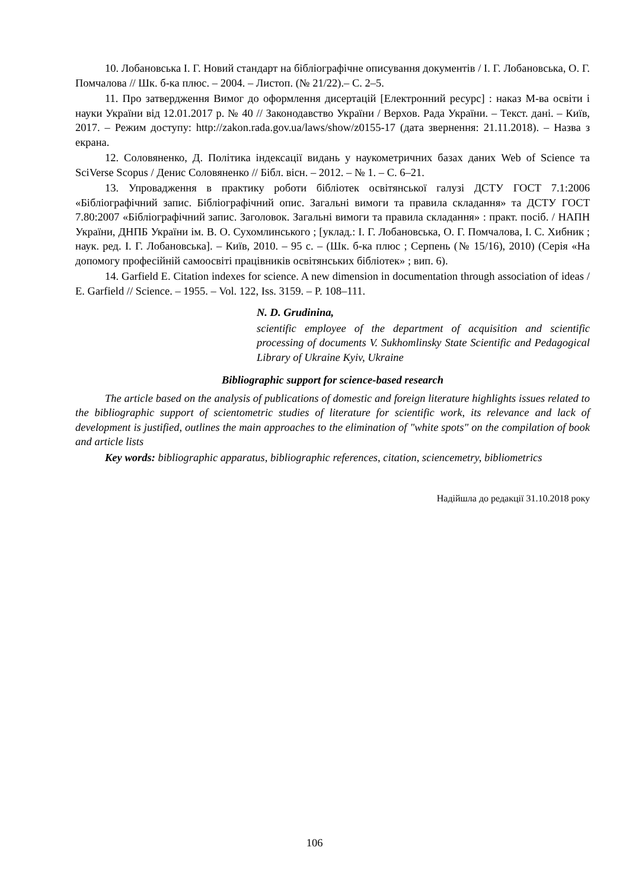10. Лобановська І. Г. Новий стандарт на бібліографічне описування документів / І. Г. Лобановська, О. Г. Помчалова // Шк. б-ка плюс. – 2004. – Листоп. (№ 21/22).– С. 2–5.
11. Про затвердження Вимог до оформлення дисертацій [Електронний ресурс] : наказ М-ва освіти і науки України від 12.01.2017 р. № 40 // Законодавство України / Верхов. Рада України. – Текст. дані. – Київ, 2017. – Режим доступу: http://zakon.rada.gov.ua/laws/show/z0155-17 (дата звернення: 21.11.2018). – Назва з екрана.
12. Соловяненко, Д. Політика індексації видань у наукометричних базах даних Web of Science та SciVerse Scopus / Денис Соловяненко // Бібл. вісн. – 2012. – № 1. – С. 6–21.
13. Упровадження в практику роботи бібліотек освітянської галузі ДСТУ ГОСТ 7.1:2006 «Бібліографічний запис. Бібліографічний опис. Загальні вимоги та правила складання» та ДСТУ ГОСТ 7.80:2007 «Бібліографічний запис. Заголовок. Загальні вимоги та правила складання» : практ. посіб. / НАПН України, ДНПБ України ім. В. О. Сухомлинського ; [уклад.: І. Г. Лобановська, О. Г. Помчалова, І. С. Хибник ; наук. ред. І. Г. Лобановська]. – Київ, 2010. – 95 с. – (Шк. б-ка плюс ; Серпень (№ 15/16), 2010) (Серія «На допомогу професійній самоосвіті працівників освітянських бібліотек» ; вип. 6).
14. Garfield E. Citation indexes for science. A new dimension in documentation through association of ideas / E. Garfield // Science. – 1955. – Vol. 122, Iss. 3159. – P. 108–111.
N. D. Grudinina,
scientific employee of the department of acquisition and scientific processing of documents V. Sukhomlinsky State Scientific and Pedagogical Library of Ukraine Kyiv, Ukraine
Bibliographic support for science-based research
The article based on the analysis of publications of domestic and foreign literature highlights issues related to the bibliographic support of scientometric studies of literature for scientific work, its relevance and lack of development is justified, outlines the main approaches to the elimination of "white spots" on the compilation of book and article lists
Key words: bibliographic apparatus, bibliographic references, citation, sciencemetry, bibliometrics
Надійшла до редакції 31.10.2018 року
106